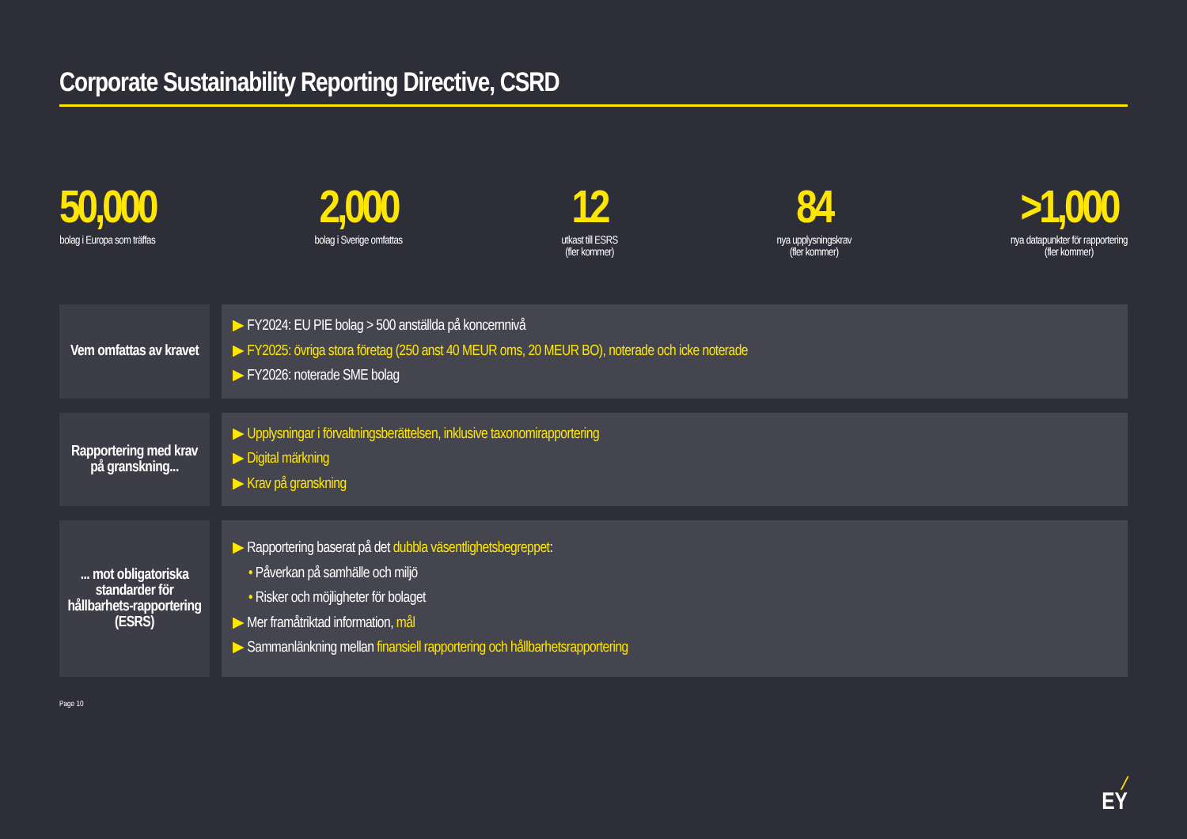Corporate Sustainability Reporting Directive, CSRD
50,000
bolag i Europa som träffas
2,000
bolag i Sverige omfattas
12
utkast till ESRS
(fler kommer)
84
nya upplysningskrav
(fler kommer)
>1,000
nya datapunkter för rapportering
(fler kommer)
Vem omfattas av kravet
▶ FY2024: EU PIE bolag > 500 anställda på koncernnivå
▶ FY2025: övriga stora företag (250 anst 40 MEUR oms, 20 MEUR BO), noterade och icke noterade
▶ FY2026: noterade SME bolag
Rapportering med krav på granskning...
▶ Upplysningar i förvaltningsberättelsen, inklusive taxonomirapportering
▶ Digital märkning
▶ Krav på granskning
... mot obligatoriska standarder för hållbarhets-rapportering (ESRS)
▶ Rapportering baserat på det dubbla väsentlighetsbegreppet:
• Påverkan på samhälle och miljö
• Risker och möjligheter för bolaget
▶ Mer framåtriktad information, mål
▶ Sammanlänkning mellan finansiell rapportering och hållbarhetsrapportering
Page 10
╱
EY